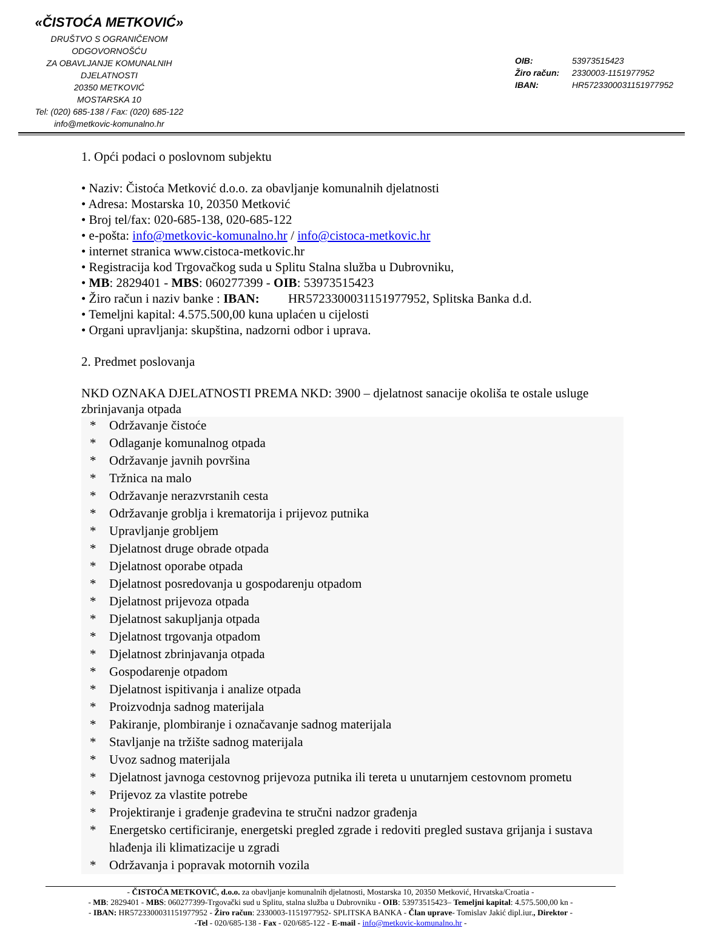«ČISTOĆA METKOVIĆ»
DRUŠTVO S OGRANIČENOM ODGOVORNOŠĆU
ZA OBAVLJANJE KOMUNALNIH DJELATNOSTI
20350 METKOVIĆ
MOSTARSKA 10
Tel: (020) 685-138 / Fax: (020) 685-122
info@metkovic-komunalno.hr
OIB: 53973515423
Žiro račun: 2330003-1151977952
IBAN: HR5723300031151977952
1. Opći podaci o poslovnom subjektu
• Naziv: Čistoća Metković d.o.o. za obavljanje komunalnih djelatnosti
• Adresa: Mostarska 10, 20350 Metković
• Broj tel/fax: 020-685-138, 020-685-122
• e-pošta: info@metkovic-komunalno.hr / info@cistoca-metkovic.hr
• internet stranica www.cistoca-metkovic.hr
• Registracija kod Trgovačkog suda u Splitu Stalna služba u Dubrovniku,
• MB: 2829401 - MBS: 060277399 - OIB: 53973515423
• Žiro račun i naziv banke : IBAN: HR5723300031151977952, Splitska Banka d.d.
• Temeljni kapital: 4.575.500,00 kuna uplaćen u cijelosti
• Organi upravljanja: skupština, nadzorni odbor i uprava.
2. Predmet poslovanja
NKD OZNAKA DJELATNOSTI PREMA NKD: 3900 – djelatnost sanacije okoliša te ostale usluge zbrinjavanja otpada
* Održavanje čistoće
* Odlaganje komunalnog otpada
* Održavanje javnih površina
* Tržnica na malo
* Održavanje nerazvrstanih cesta
* Održavanje groblja i krematorija i prijevoz putnika
* Upravljanje grobljem
* Djelatnost druge obrade otpada
* Djelatnost oporabe otpada
* Djelatnost posredovanja u gospodarenju otpadom
* Djelatnost prijevoza otpada
* Djelatnost sakupljanja otpada
* Djelatnost trgovanja otpadom
* Djelatnost zbrinjavanja otpada
* Gospodarenje otpadom
* Djelatnost ispitivanja i analize otpada
* Proizvodnja sadnog materijala
* Pakiranje, plombiranje i označavanje sadnog materijala
* Stavljanje na tržište sadnog materijala
* Uvoz sadnog materijala
* Djelatnost javnoga cestovnog prijevoza putnika ili tereta u unutarnjem cestovnom prometu
* Prijevoz za vlastite potrebe
* Projektiranje i građenje građevina te stručni nadzor građenja
* Energetsko certificiranje, energetski pregled zgrade i redoviti pregled sustava grijanja i sustava hlađenja ili klimatizacije u zgradi
* Održavanja i popravak motornih vozila
- ČISTOĆA METKOVIĆ, d.o.o. za obavljanje komunalnih djelatnosti, Mostarska 10, 20350 Metković, Hrvatska/Croatia -
- MB: 2829401 - MBS: 060277399-Trgovački sud u Splitu, stalna služba u Dubrovniku - OIB: 53973515423– Temeljni kapital: 4.575.500,00 kn -
- IBAN: HR5723300031151977952 - Žiro račun: 2330003-1151977952- SPLITSKA BANKA - Član uprave- Tomislav Jakić dipl.iur., Direktor -
-Tel - 020/685-138 - Fax - 020/685-122 - E-mail - info@metkovic-komunalno.hr -